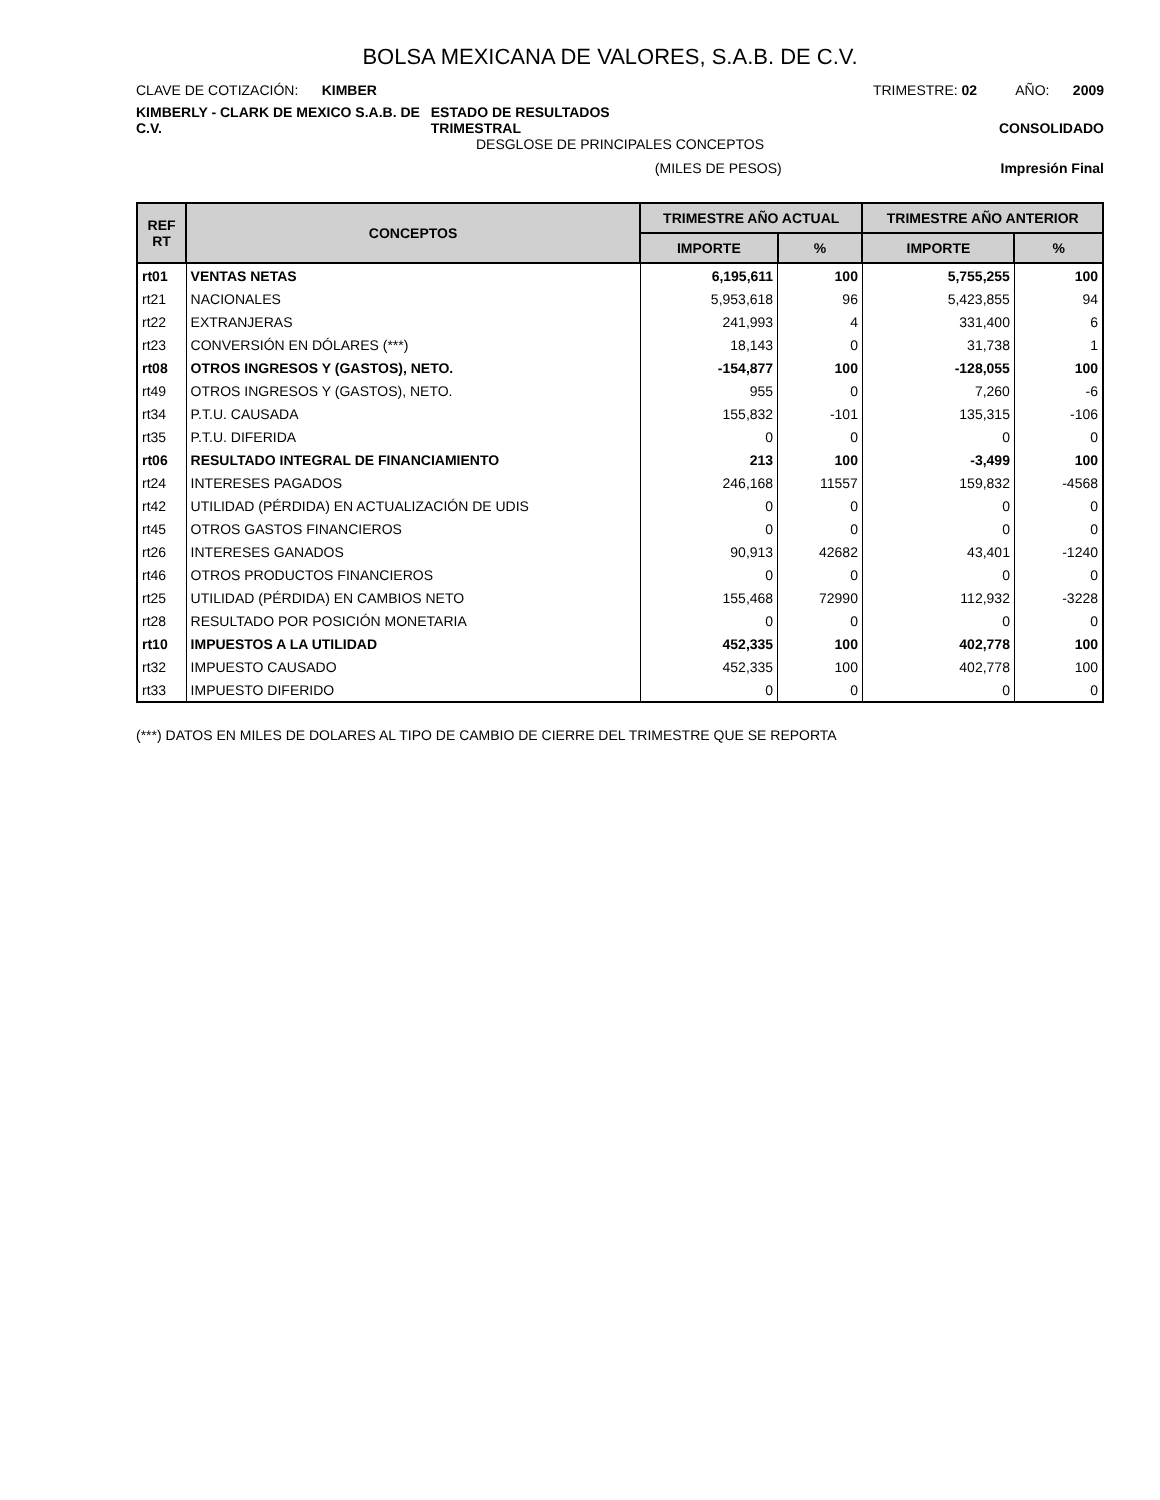BOLSA MEXICANA DE VALORES, S.A.B. DE C.V.
CLAVE DE COTIZACIÓN: KIMBER TRIMESTRE: 02 AÑO: 2009
KIMBERLY - CLARK DE MEXICO S.A.B. DE C.V. ESTADO DE RESULTADOS TRIMESTRAL CONSOLIDADO
DESGLOSE DE PRINCIPALES CONCEPTOS
(MILES DE PESOS) Impresión Final
| REF RT | CONCEPTOS | TRIMESTRE AÑO ACTUAL | | TRIMESTRE AÑO ANTERIOR | |
| --- | --- | --- | --- | --- | --- |
| | | IMPORTE | % | IMPORTE | % |
| rt01 | VENTAS NETAS | 6,195,611 | 100 | 5,755,255 | 100 |
| rt21 | NACIONALES | 5,953,618 | 96 | 5,423,855 | 94 |
| rt22 | EXTRANJERAS | 241,993 | 4 | 331,400 | 6 |
| rt23 | CONVERSIÓN EN DÓLARES (***) | 18,143 | 0 | 31,738 | 1 |
| rt08 | OTROS INGRESOS Y (GASTOS), NETO. | -154,877 | 100 | -128,055 | 100 |
| rt49 | OTROS INGRESOS Y (GASTOS), NETO. | 955 | 0 | 7,260 | -6 |
| rt34 | P.T.U. CAUSADA | 155,832 | -101 | 135,315 | -106 |
| rt35 | P.T.U. DIFERIDA | 0 | 0 | 0 | 0 |
| rt06 | RESULTADO INTEGRAL DE FINANCIAMIENTO | 213 | 100 | -3,499 | 100 |
| rt24 | INTERESES PAGADOS | 246,168 | 11557 | 159,832 | -4568 |
| rt42 | UTILIDAD (PÉRDIDA) EN ACTUALIZACIÓN DE UDIS | 0 | 0 | 0 | 0 |
| rt45 | OTROS GASTOS FINANCIEROS | 0 | 0 | 0 | 0 |
| rt26 | INTERESES GANADOS | 90,913 | 42682 | 43,401 | -1240 |
| rt46 | OTROS PRODUCTOS FINANCIEROS | 0 | 0 | 0 | 0 |
| rt25 | UTILIDAD (PÉRDIDA) EN CAMBIOS NETO | 155,468 | 72990 | 112,932 | -3228 |
| rt28 | RESULTADO POR POSICIÓN MONETARIA | 0 | 0 | 0 | 0 |
| rt10 | IMPUESTOS A LA UTILIDAD | 452,335 | 100 | 402,778 | 100 |
| rt32 | IMPUESTO CAUSADO | 452,335 | 100 | 402,778 | 100 |
| rt33 | IMPUESTO DIFERIDO | 0 | 0 | 0 | 0 |
(***) DATOS EN MILES DE DOLARES AL TIPO DE CAMBIO DE CIERRE DEL TRIMESTRE QUE SE REPORTA